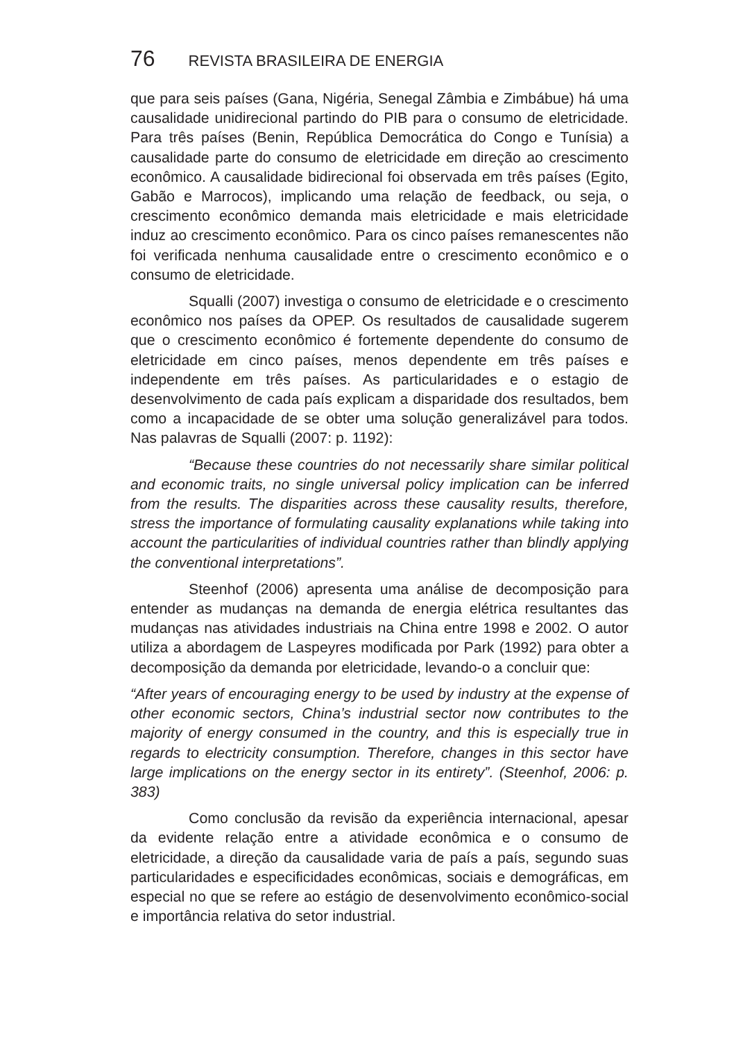76 REVISTA BRASILEIRA DE ENERGIA
que para seis países (Gana, Nigéria, Senegal Zâmbia e Zimbábue) há uma causalidade unidirecional partindo do PIB para o consumo de eletricidade. Para três países (Benin, República Democrática do Congo e Tunísia) a causalidade parte do consumo de eletricidade em direção ao crescimento econômico. A causalidade bidirecional foi observada em três países (Egito, Gabão e Marrocos), implicando uma relação de feedback, ou seja, o crescimento econômico demanda mais eletricidade e mais eletricidade induz ao crescimento econômico. Para os cinco países remanescentes não foi verificada nenhuma causalidade entre o crescimento econômico e o consumo de eletricidade.
Squalli (2007) investiga o consumo de eletricidade e o crescimento econômico nos países da OPEP. Os resultados de causalidade sugerem que o crescimento econômico é fortemente dependente do consumo de eletricidade em cinco países, menos dependente em três países e independente em três países. As particularidades e o estagio de desenvolvimento de cada país explicam a disparidade dos resultados, bem como a incapacidade de se obter uma solução generalizável para todos. Nas palavras de Squalli (2007: p. 1192):
“Because these countries do not necessarily share similar political and economic traits, no single universal policy implication can be inferred from the results. The disparities across these causality results, therefore, stress the importance of formulating causality explanations while taking into account the particularities of individual countries rather than blindly applying the conventional interpretations”.
Steenhof (2006) apresenta uma análise de decomposição para entender as mudanças na demanda de energia elétrica resultantes das mudanças nas atividades industriais na China entre 1998 e 2002. O autor utiliza a abordagem de Laspeyres modificada por Park (1992) para obter a decomposição da demanda por eletricidade, levando-o a concluir que:
“After years of encouraging energy to be used by industry at the expense of other economic sectors, China’s industrial sector now contributes to the majority of energy consumed in the country, and this is especially true in regards to electricity consumption. Therefore, changes in this sector have large implications on the energy sector in its entirety”. (Steenhof, 2006: p. 383)
Como conclusão da revisão da experiência internacional, apesar da evidente relação entre a atividade econômica e o consumo de eletricidade, a direção da causalidade varia de país a país, segundo suas particularidades e especificidades econômicas, sociais e demográficas, em especial no que se refere ao estágio de desenvolvimento econômico-social e importância relativa do setor industrial.